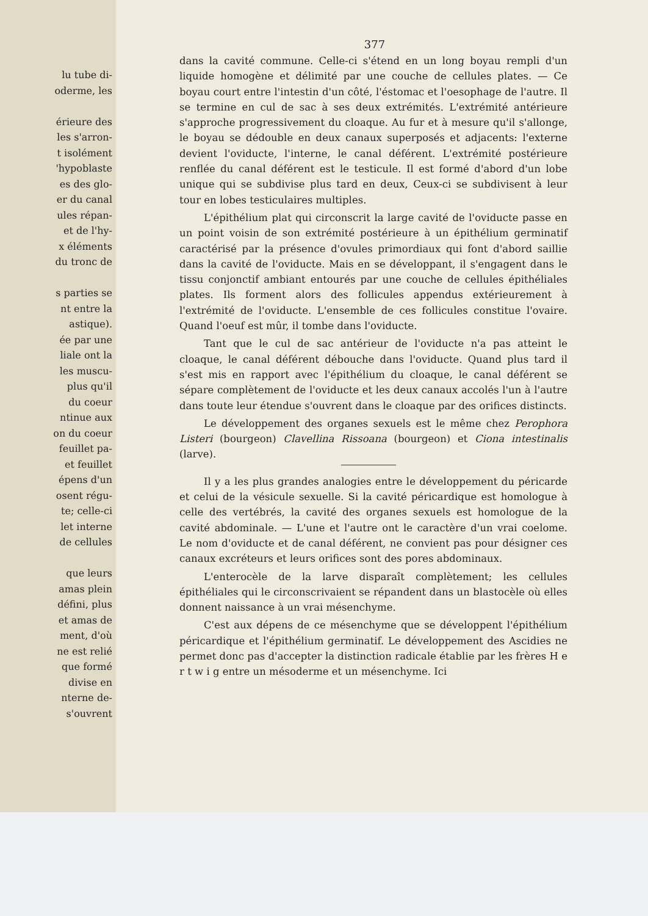lu tube di-
oderme, les
érieure des
les s'arron-
t isolément
'hypoblaste
es des glo-
er du canal
ules répan-
et de l'hy-
x éléments
du tronc de
s parties se
nt entre la
astique).
ée par une
liale ont la
les muscu-
plus qu'il
du coeur
ntinue aux
on du coeur
feuillet pa-
et feuillet
épens d'un
osent régu-
te; celle-ci
let interne
de cellules
que leurs
amas plein
défini, plus
et amas de
ment, d'où
ne est relié
que formé
divise en
nterne de-
s'ouvrent
377
dans la cavité commune. Celle-ci s'étend en un long boyau rempli d'un liquide homogène et délimité par une couche de cellules plates. — Ce boyau court entre l'intestin d'un côté, l'éstomac et l'oesophage de l'autre. Il se termine en cul de sac à ses deux extrémités. L'extrémité antérieure s'approche progressivement du cloaque. Au fur et à mesure qu'il s'allonge, le boyau se dédouble en deux canaux superposés et adjacents: l'externe devient l'oviducte, l'interne, le canal déférent. L'extrémité postérieure renflée du canal déférent est le testicule. Il est formé d'abord d'un lobe unique qui se subdivise plus tard en deux, Ceux-ci se subdivisent à leur tour en lobes testiculaires multiples.
L'épithélium plat qui circonscrit la large cavité de l'oviducte passe en un point voisin de son extrémité postérieure à un épithélium germinatif caractérisé par la présence d'ovules primordiaux qui font d'abord saillie dans la cavité de l'oviducte. Mais en se développant, il s'engagent dans le tissu conjonctif ambiant entourés par une couche de cellules épithéliales plates. Ils forment alors des follicules appendus extérieurement à l'extrémité de l'oviducte. L'ensemble de ces follicules constitue l'ovaire. Quand l'oeuf est mûr, il tombe dans l'oviducte.
Tant que le cul de sac antérieur de l'oviducte n'a pas atteint le cloaque, le canal déférent débouche dans l'oviducte. Quand plus tard il s'est mis en rapport avec l'épithélium du cloaque, le canal déférent se sépare complètement de l'oviducte et les deux canaux accolés l'un à l'autre dans toute leur étendue s'ouvrent dans le cloaque par des orifices distincts.
Le développement des organes sexuels est le même chez Perophora Listeri (bourgeon) Clavellina Rissoana (bourgeon) et Ciona intestinalis (larve).
Il y a les plus grandes analogies entre le développement du péricarde et celui de la vésicule sexuelle. Si la cavité péricardique est homologue à celle des vertébrés, la cavité des organes sexuels est homologue de la cavité abdominale. — L'une et l'autre ont le caractère d'un vrai coelome. Le nom d'oviducte et de canal déférent, ne convient pas pour désigner ces canaux excréteurs et leurs orifices sont des pores abdominaux.
L'enterocèle de la larve disparaît complètement; les cellules épithéliales qui le circonscrivaient se répandent dans un blastocèle où elles donnent naissance à un vrai mésenchyme.
C'est aux dépens de ce mésenchyme que se développent l'épithélium péricardique et l'épithélium germinatif. Le développement des Ascidies ne permet donc pas d'accepter la distinction radicale établie par les frères H e r t w i g entre un mésoderme et un mésenchyme. Ici